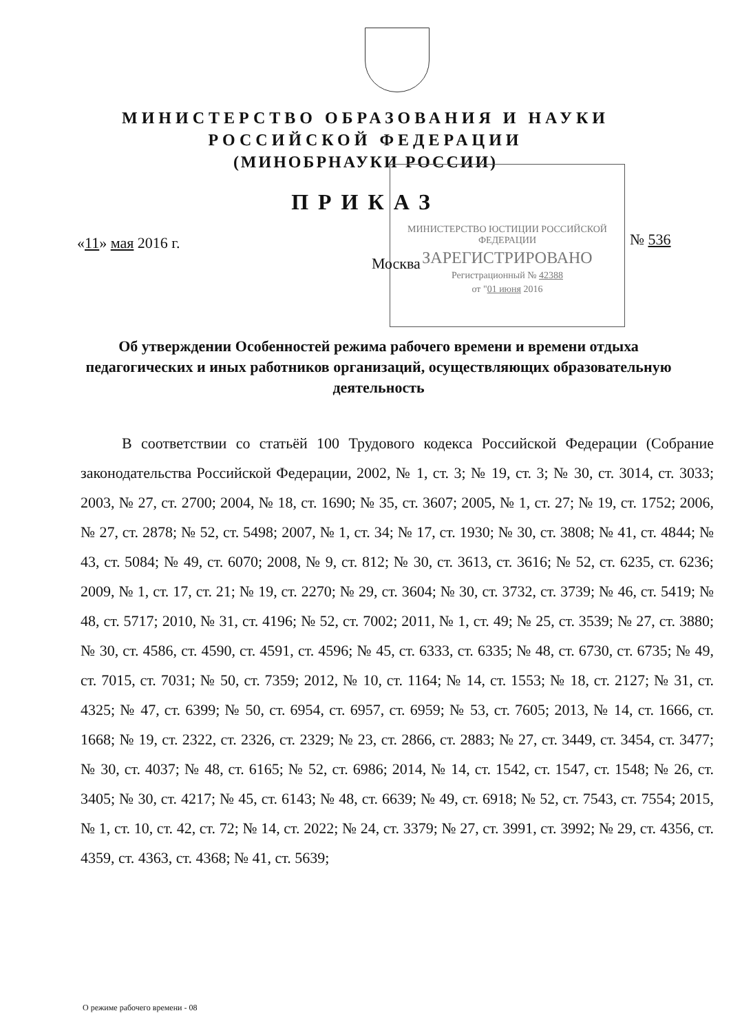МИНИСТЕРСТВО ОБРАЗОВАНИЯ И НАУКИ
РОССИЙСКОЙ ФЕДЕРАЦИИ
(МИНОБРНАУКИ РОССИИ)
ПРИКАЗ
«11» мая 2016 г.
МИНИСТЕРСТВО ЮСТИЦИИ РОССИЙСКОЙ ФЕДЕРАЦИИ
ЗАРЕГИСТРИРОВАНО
Регистрационный № 42388
от "01 июня 2016
№ 536
Москва
Об утверждении Особенностей режима рабочего времени и времени отдыха педагогических и иных работников организаций, осуществляющих образовательную деятельность
В соответствии со статьёй 100 Трудового кодекса Российской Федерации (Собрание законодательства Российской Федерации, 2002, № 1, ст. 3; № 19, ст. 3; № 30, ст. 3014, ст. 3033; 2003, № 27, ст. 2700; 2004, № 18, ст. 1690; № 35, ст. 3607; 2005, № 1, ст. 27; № 19, ст. 1752; 2006, № 27, ст. 2878; № 52, ст. 5498; 2007, № 1, ст. 34; № 17, ст. 1930; № 30, ст. 3808; № 41, ст. 4844; № 43, ст. 5084; № 49, ст. 6070; 2008, № 9, ст. 812; № 30, ст. 3613, ст. 3616; № 52, ст. 6235, ст. 6236; 2009, № 1, ст. 17, ст. 21; № 19, ст. 2270; № 29, ст. 3604; № 30, ст. 3732, ст. 3739; № 46, ст. 5419; № 48, ст. 5717; 2010, № 31, ст. 4196; № 52, ст. 7002; 2011, № 1, ст. 49; № 25, ст. 3539; № 27, ст. 3880; № 30, ст. 4586, ст. 4590, ст. 4591, ст. 4596; № 45, ст. 6333, ст. 6335; № 48, ст. 6730, ст. 6735; № 49, ст. 7015, ст. 7031; № 50, ст. 7359; 2012, № 10, ст. 1164; № 14, ст. 1553; № 18, ст. 2127; № 31, ст. 4325; № 47, ст. 6399; № 50, ст. 6954, ст. 6957, ст. 6959; № 53, ст. 7605; 2013, № 14, ст. 1666, ст. 1668; № 19, ст. 2322, ст. 2326, ст. 2329; № 23, ст. 2866, ст. 2883; № 27, ст. 3449, ст. 3454, ст. 3477; № 30, ст. 4037; № 48, ст. 6165; № 52, ст. 6986; 2014, № 14, ст. 1542, ст. 1547, ст. 1548; № 26, ст. 3405; № 30, ст. 4217; № 45, ст. 6143; № 48, ст. 6639; № 49, ст. 6918; № 52, ст. 7543, ст. 7554; 2015, № 1, ст. 10, ст. 42, ст. 72; № 14, ст. 2022; № 24, ст. 3379; № 27, ст. 3991, ст. 3992; № 29, ст. 4356, ст. 4359, ст. 4363, ст. 4368; № 41, ст. 5639;
О режиме рабочего времени - 08